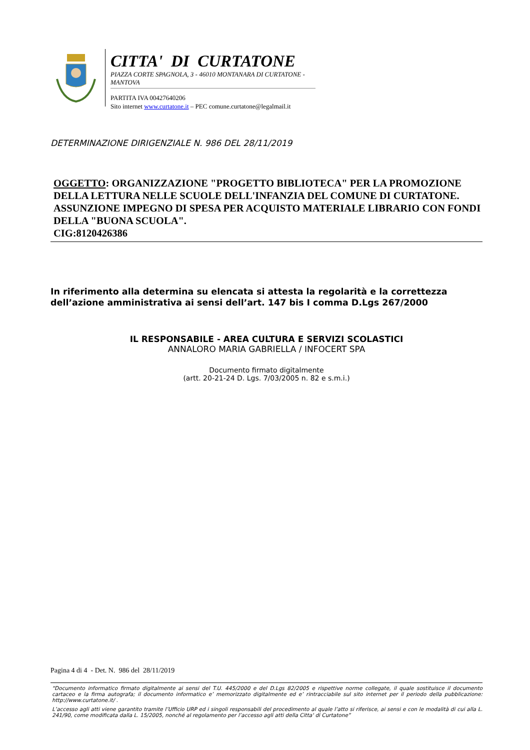CITTA' DI CURTATONE
PIAZZA CORTE SPAGNOLA, 3 - 46010 MONTANARA DI CURTATONE - MANTOVA
PARTITA IVA 00427640206
Sito internet www.curtatone.it – PEC comune.curtatone@legalmail.it
DETERMINAZIONE DIRIGENZIALE N. 986 DEL 28/11/2019
OGGETTO: ORGANIZZAZIONE "PROGETTO BIBLIOTECA" PER LA PROMOZIONE DELLA LETTURA NELLE SCUOLE DELL'INFANZIA DEL COMUNE DI CURTATONE. ASSUNZIONE IMPEGNO DI SPESA PER ACQUISTO MATERIALE LIBRARIO CON FONDI DELLA "BUONA SCUOLA".
CIG:8120426386
In riferimento alla determina su elencata si attesta la regolarità e la correttezza
dell’azione amministrativa ai sensi dell’art. 147 bis I comma D.Lgs 267/2000
IL RESPONSABILE - AREA CULTURA E SERVIZI SCOLASTICI
ANNALORO MARIA GABRIELLA / INFOCERT SPA
Documento firmato digitalmente
(artt. 20-21-24 D. Lgs. 7/03/2005 n. 82 e s.m.i.)
Pagina 4 di 4 - Det. N. 986 del 28/11/2019
“Documento informatico firmato digitalmente ai sensi del T.U. 445/2000 e del D.Lgs 82/2005 e rispettive norme collegate, il quale sostituisce il documento cartaceo e la firma autografa; il documento informatico e’ memorizzato digitalmente ed e’ rintracciabile sul sito internet per il periodo della pubblicazione: http://www.curtatone.it/ .
L’accesso agli atti viene garantito tramite l’Ufficio URP ed i singoli responsabili del procedimento al quale l’atto si riferisce, ai sensi e con le modalità di cui alla L. 241/90, come modificata dalla L. 15/2005, nonché al regolamento per l’accesso agli atti della Citta' di Curtatone”